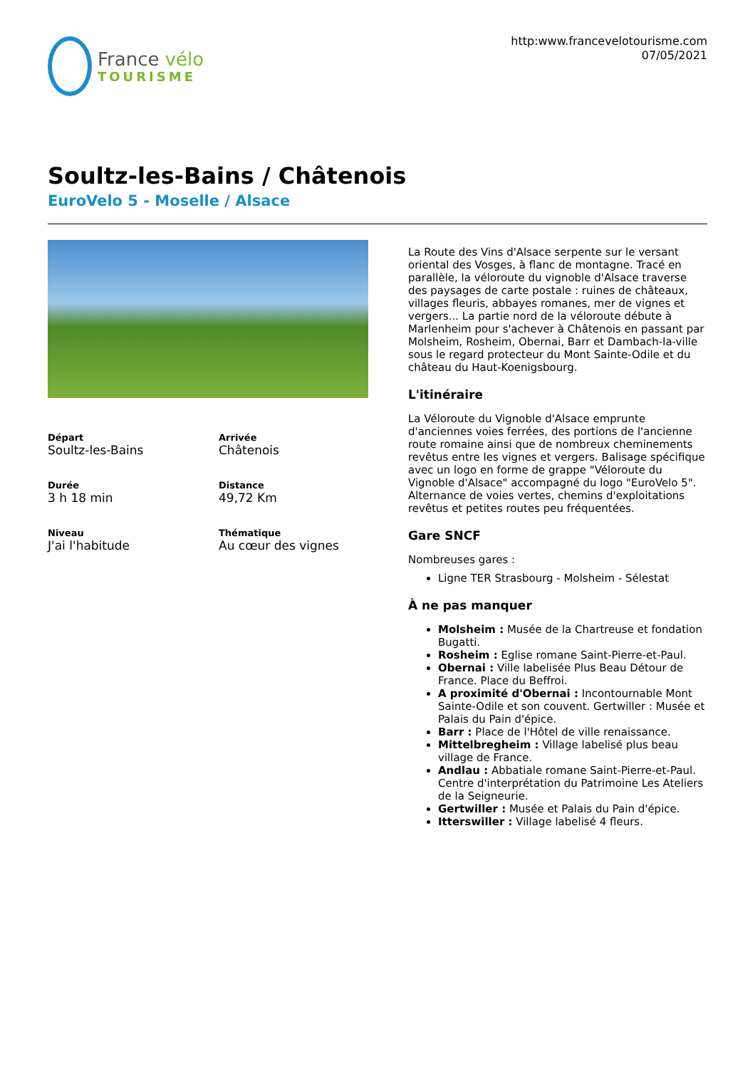France vélo
TOURISME
http:www.francevelotourisme.com
07/05/2021
Soultz-les-Bains / Châtenois
EuroVelo 5 - Moselle / Alsace
Départ
Soultz-les-Bains
Arrivée
Châtenois
Durée
3 h 18 min
Distance
49,72 Km
Niveau
J'ai l'habitude
Thématique
Au cœur des vignes
La Route des Vins d'Alsace serpente sur le versant oriental des Vosges, à flanc de montagne. Tracé en parallèle, la véloroute du vignoble d'Alsace traverse des paysages de carte postale : ruines de châteaux, villages fleuris, abbayes romanes, mer de vignes et vergers... La partie nord de la véloroute débute à Marlenheim pour s'achever à Châtenois en passant par Molsheim, Rosheim, Obernai, Barr et Dambach-la-ville sous le regard protecteur du Mont Sainte-Odile et du château du Haut-Koenigsbourg.
L'itinéraire
La Véloroute du Vignoble d'Alsace emprunte d'anciennes voies ferrées, des portions de l'ancienne route romaine ainsi que de nombreux cheminements revêtus entre les vignes et vergers. Balisage spécifique avec un logo en forme de grappe "Véloroute du Vignoble d'Alsace" accompagné du logo "EuroVelo 5".
Alternance de voies vertes, chemins d'exploitations revêtus et petites routes peu fréquentées.
Gare SNCF
Nombreuses gares :
Ligne TER Strasbourg - Molsheim - Sélestat
À ne pas manquer
Molsheim : Musée de la Chartreuse et fondation Bugatti.
Rosheim : Eglise romane Saint-Pierre-et-Paul.
Obernai : Ville labelisée Plus Beau Détour de France. Place du Beffroi.
A proximité d'Obernai : Incontournable Mont Sainte-Odile et son couvent. Gertwiller : Musée et Palais du Pain d'épice.
Barr : Place de l'Hôtel de ville renaissance.
Mittelbregheim : Village labelisé plus beau village de France.
Andlau : Abbatiale romane Saint-Pierre-et-Paul. Centre d'interprétation du Patrimoine Les Ateliers de la Seigneurie.
Gertwiller : Musée et Palais du Pain d'épice.
Itterswiller : Village labelisé 4 fleurs.